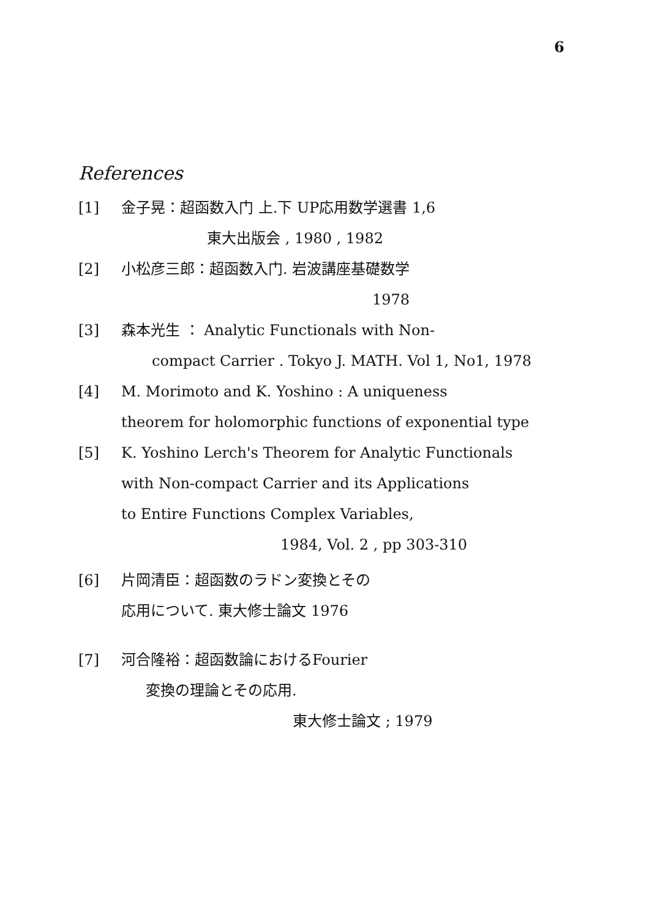6
References
[1] 金子晃：超函数入门 上.下 UP応用数学選書 1,6
東大出版会 , 1980 , 1982
[2] 小松彦三郎：超函数入门. 岩波講座基礎数学
1978
[3] 森本光生 ： Analytic Functionals with Non-
compact Carrier . Tokyo J. MATH. Vol 1, No1, 1978
[4] M. Morimoto and K. Yoshino : A uniqueness
theorem for holomorphic functions of exponential type
[5] K. Yoshino Lerch's Theorem for Analytic Functionals
with Non-compact Carrier and its Applications
to Entire Functions Complex Variables,
1984, Vol. 2 , pp 303-310
[6] 片岡清臣：超函数のラドン変換とその
応用について. 東大修士論文 1976
[7] 河合隆裕：超函数論におけるFourier
変換の理論とその応用.
東大修士論文 ; 1979